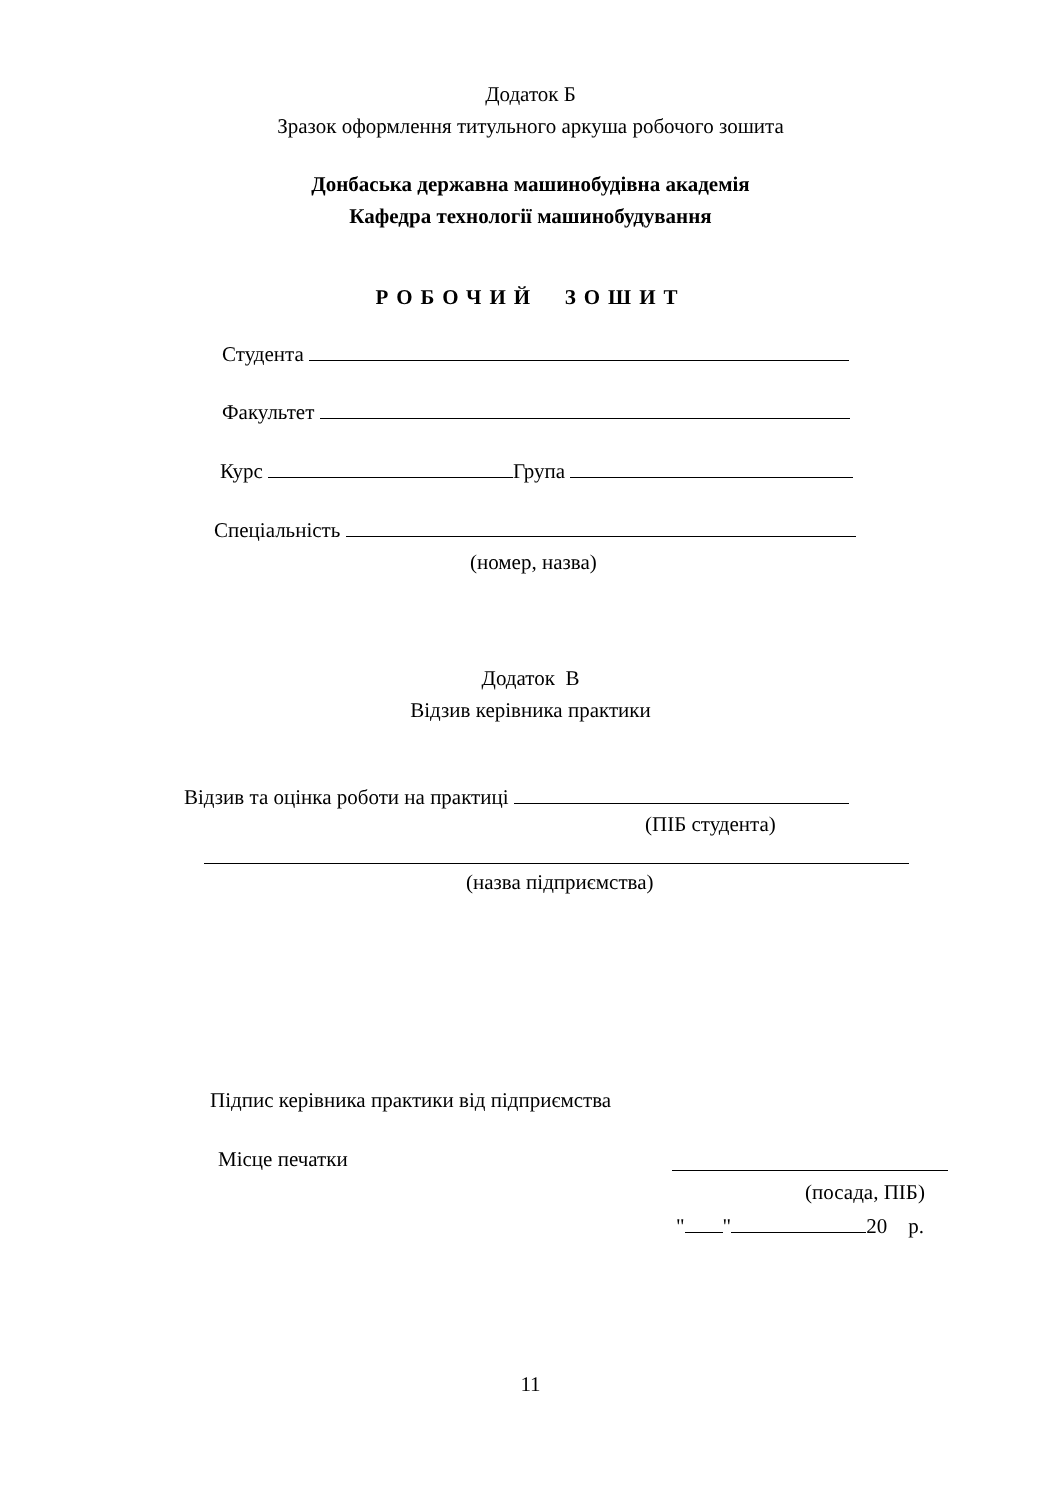Додаток Б
Зразок оформлення титульного аркуша робочого зошита
Донбаська державна машинобудівна академія
Кафедра технології машинобудування
РОБОЧИЙ ЗОШИТ
Студента
Факультет
Курс Група
Спеціальність
(номер, назва)
Додаток В
Відзив керівника практики
Відзив та оцінка роботи на практиці
(ПІБ студента)
(назва підприємства)
Підпис керівника практики від підприємства
Місце печатки
(посада, ПІБ)
" " 20 р.
11